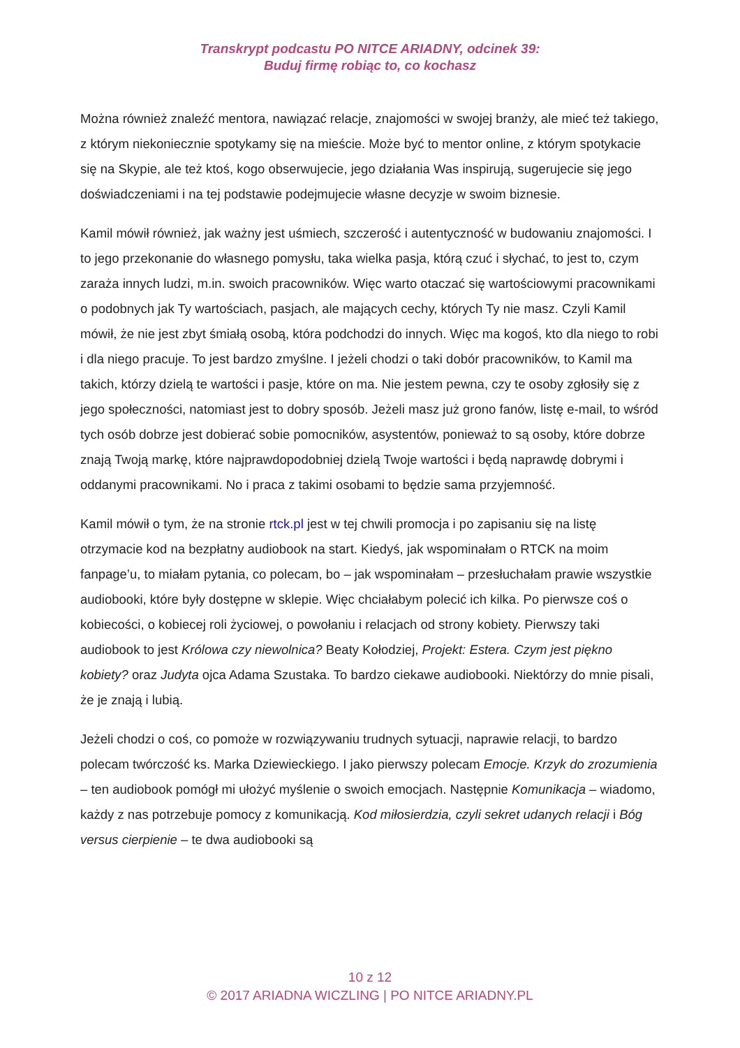Transkrypt podcastu PO NITCE ARIADNY, odcinek 39:
Buduj firmę robiąc to, co kochasz
Można również znaleźć mentora, nawiązać relacje, znajomości w swojej branży, ale mieć też takiego, z którym niekoniecznie spotykamy się na mieście. Może być to mentor online, z którym spotykacie się na Skypie, ale też ktoś, kogo obserwujecie, jego działania Was inspirują, sugerujecie się jego doświadczeniami i na tej podstawie podejmujecie własne decyzje w swoim biznesie.
Kamil mówił również, jak ważny jest uśmiech, szczerość i autentyczność w budowaniu znajomości. I to jego przekonanie do własnego pomysłu, taka wielka pasja, którą czuć i słychać, to jest to, czym zaraża innych ludzi, m.in. swoich pracowników. Więc warto otaczać się wartościowymi pracownikami o podobnych jak Ty wartościach, pasjach, ale mających cechy, których Ty nie masz. Czyli Kamil mówił, że nie jest zbyt śmiałą osobą, która podchodzi do innych. Więc ma kogoś, kto dla niego to robi i dla niego pracuje. To jest bardzo zmyślne. I jeżeli chodzi o taki dobór pracowników, to Kamil ma takich, którzy dzielą te wartości i pasje, które on ma. Nie jestem pewna, czy te osoby zgłosiły się z jego społeczności, natomiast jest to dobry sposób. Jeżeli masz już grono fanów, listę e-mail, to wśród tych osób dobrze jest dobierać sobie pomocników, asystentów, ponieważ to są osoby, które dobrze znają Twoją markę, które najprawdopodobniej dzielą Twoje wartości i będą naprawdę dobrymi i oddanymi pracownikami. No i praca z takimi osobami to będzie sama przyjemność.
Kamil mówił o tym, że na stronie rtck.pl jest w tej chwili promocja i po zapisaniu się na listę otrzymacie kod na bezpłatny audiobook na start. Kiedyś, jak wspominałam o RTCK na moim fanpage’u, to miałam pytania, co polecam, bo – jak wspominałam – przesłuchałam prawie wszystkie audiobooki, które były dostępne w sklepie. Więc chciałabym polecić ich kilka. Po pierwsze coś o kobiecości, o kobiecej roli życiowej, o powołaniu i relacjach od strony kobiety. Pierwszy taki audiobook to jest Królowa czy niewolnica? Beaty Kołodziej, Projekt: Estera. Czym jest piękno kobiety? oraz Judyta ojca Adama Szustaka. To bardzo ciekawe audiobooki. Niektórzy do mnie pisali, że je znają i lubią.
Jeżeli chodzi o coś, co pomoże w rozwiązywaniu trudnych sytuacji, naprawie relacji, to bardzo polecam twórczość ks. Marka Dziewieckiego. I jako pierwszy polecam Emocje. Krzyk do zrozumienia – ten audiobook pomógł mi ułożyć myślenie o swoich emocjach. Następnie Komunikacja – wiadomo, każdy z nas potrzebuje pomocy z komunikacją. Kod miłosierdzia, czyli sekret udanych relacji i Bóg versus cierpienie – te dwa audiobooki są
10 z 12
© 2017 ARIADNA WICZLING | PO NITCE ARIADNY.PL